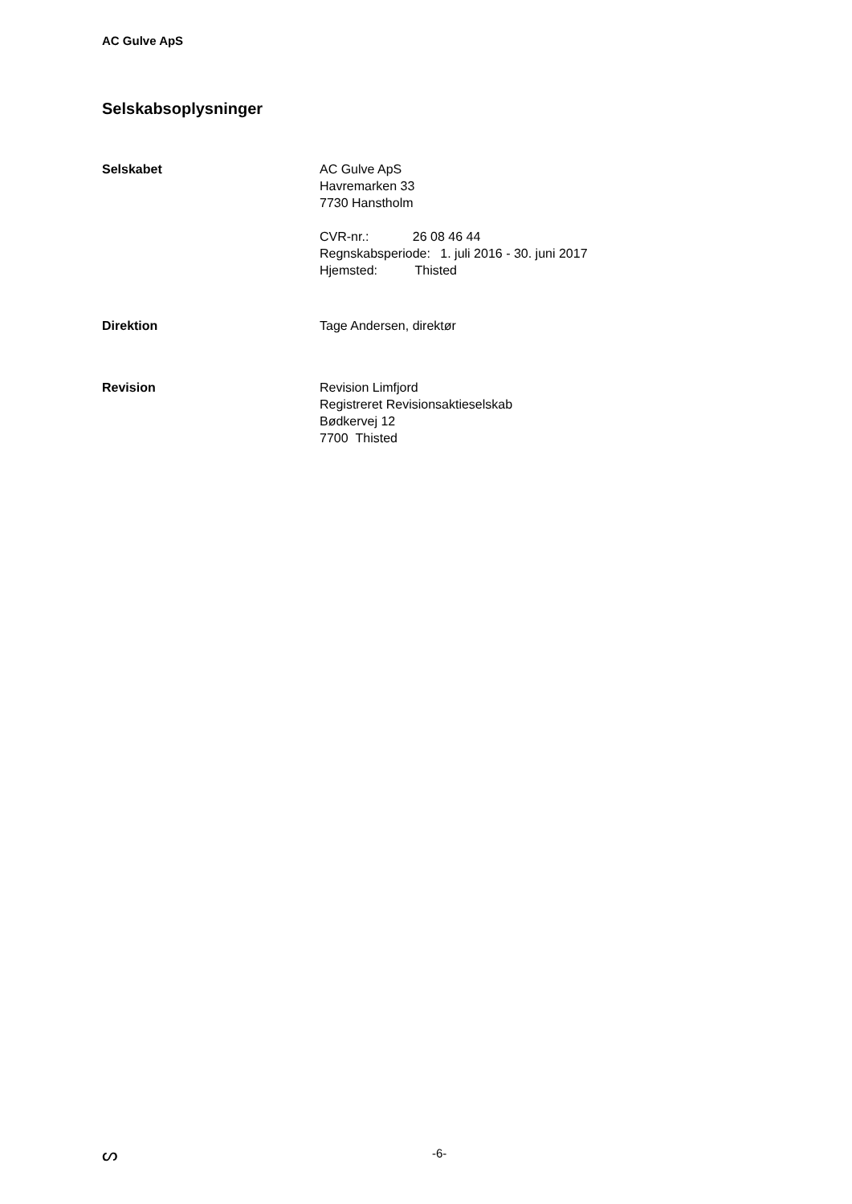AC Gulve ApS
Selskabsoplysninger
Selskabet AC Gulve ApS
Havremarken 33
7730 Hanstholm
CVR-nr.: 26 08 46 44
Regnskabsperiode: 1. juli 2016 - 30. juni 2017
Hjemsted: Thisted
Direktion Tage Andersen, direktør
Revision Revision Limfjord
Registreret Revisionsaktieselskab
Bødkervej 12
7700 Thisted
ᔕ
-6-